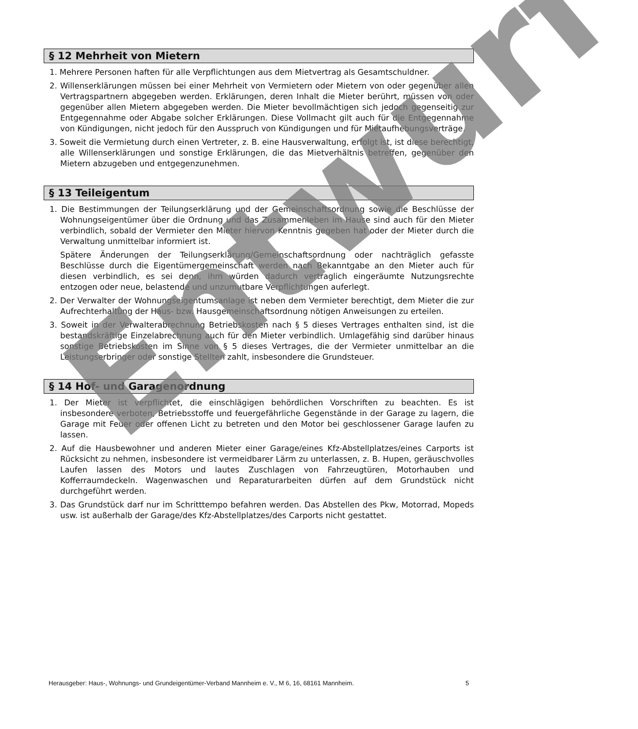§ 12 Mehrheit von Mietern
1. Mehrere Personen haften für alle Verpflichtungen aus dem Mietvertrag als Gesamtschuldner.
2. Willenserklärungen müssen bei einer Mehrheit von Vermietern oder Mietern von oder gegenüber allen Vertragspartnern abgegeben werden. Erklärungen, deren Inhalt die Mieter berührt, müssen von oder gegenüber allen Mietern abgegeben werden. Die Mieter bevollmächtigen sich jedoch gegenseitig zur Entgegennahme oder Abgabe solcher Erklärungen. Diese Vollmacht gilt auch für die Entgegennahme von Kündigungen, nicht jedoch für den Ausspruch von Kündigungen und für Mietaufhebungsverträge.
3. Soweit die Vermietung durch einen Vertreter, z. B. eine Hausverwaltung, erfolgt ist, ist diese berechtigt, alle Willenserklärungen und sonstige Erklärungen, die das Mietverhältnis betreffen, gegenüber den Mietern abzugeben und entgegenzunehmen.
§ 13 Teileigentum
1. Die Bestimmungen der Teilungserklärung und der Gemeinschaftsordnung sowie die Beschlüsse der Wohnungseigentümer über die Ordnung und das Zusammenleben im Hause sind auch für den Mieter verbindlich, sobald der Vermieter den Mieter hiervon Kenntnis gegeben hat oder der Mieter durch die Verwaltung unmittelbar informiert ist.
Spätere Änderungen der Teilungserklärung/Gemeinschaftsordnung oder nachträglich gefasste Beschlüsse durch die Eigentümergemeinschaft werden nach Bekanntgabe an den Mieter auch für diesen verbindlich, es sei denn, ihm würden dadurch vertraglich eingeräumte Nutzungsrechte entzogen oder neue, belastende und unzumutbare Verpflichtungen auferlegt.
2. Der Verwalter der Wohnungseigentumsanlage ist neben dem Vermieter berechtigt, dem Mieter die zur Aufrechterhaltung der Haus- bzw. Hausgemeinschaftsordnung nötigen Anweisungen zu erteilen.
3. Soweit in der Verwalterabrechnung Betriebskosten nach § 5 dieses Vertrages enthalten sind, ist die bestandskräftige Einzelabrechnung auch für den Mieter verbindlich. Umlagefähig sind darüber hinaus sonstige Betriebskosten im Sinne von § 5 dieses Vertrages, die der Vermieter unmittelbar an die Leistungserbringer oder sonstige Stellten zahlt, insbesondere die Grundsteuer.
§ 14 Hof- und Garagenordnung
1. Der Mieter ist verpflichtet, die einschlägigen behördlichen Vorschriften zu beachten. Es ist insbesondere verboten, Betriebsstoffe und feuergefährliche Gegenstände in der Garage zu lagern, die Garage mit Feuer oder offenen Licht zu betreten und den Motor bei geschlossener Garage laufen zu lassen.
2. Auf die Hausbewohner und anderen Mieter einer Garage/eines Kfz-Abstellplatzes/eines Carports ist Rücksicht zu nehmen, insbesondere ist vermeidbarer Lärm zu unterlassen, z. B. Hupen, geräuschvolles Laufen lassen des Motors und lautes Zuschlagen von Fahrzeugtüren, Motorhauben und Kofferraumdeckeln. Wagenwaschen und Reparaturarbeiten dürfen auf dem Grundstück nicht durchgeführt werden.
3. Das Grundstück darf nur im Schritttempo befahren werden. Das Abstellen des Pkw, Motorrad, Mopeds usw. ist außerhalb der Garage/des Kfz-Abstellplatzes/des Carports nicht gestattet.
Entwurf
Herausgeber: Haus-, Wohnungs- und Grundeigentümer-Verband Mannheim e. V., M 6, 16, 68161 Mannheim. 5